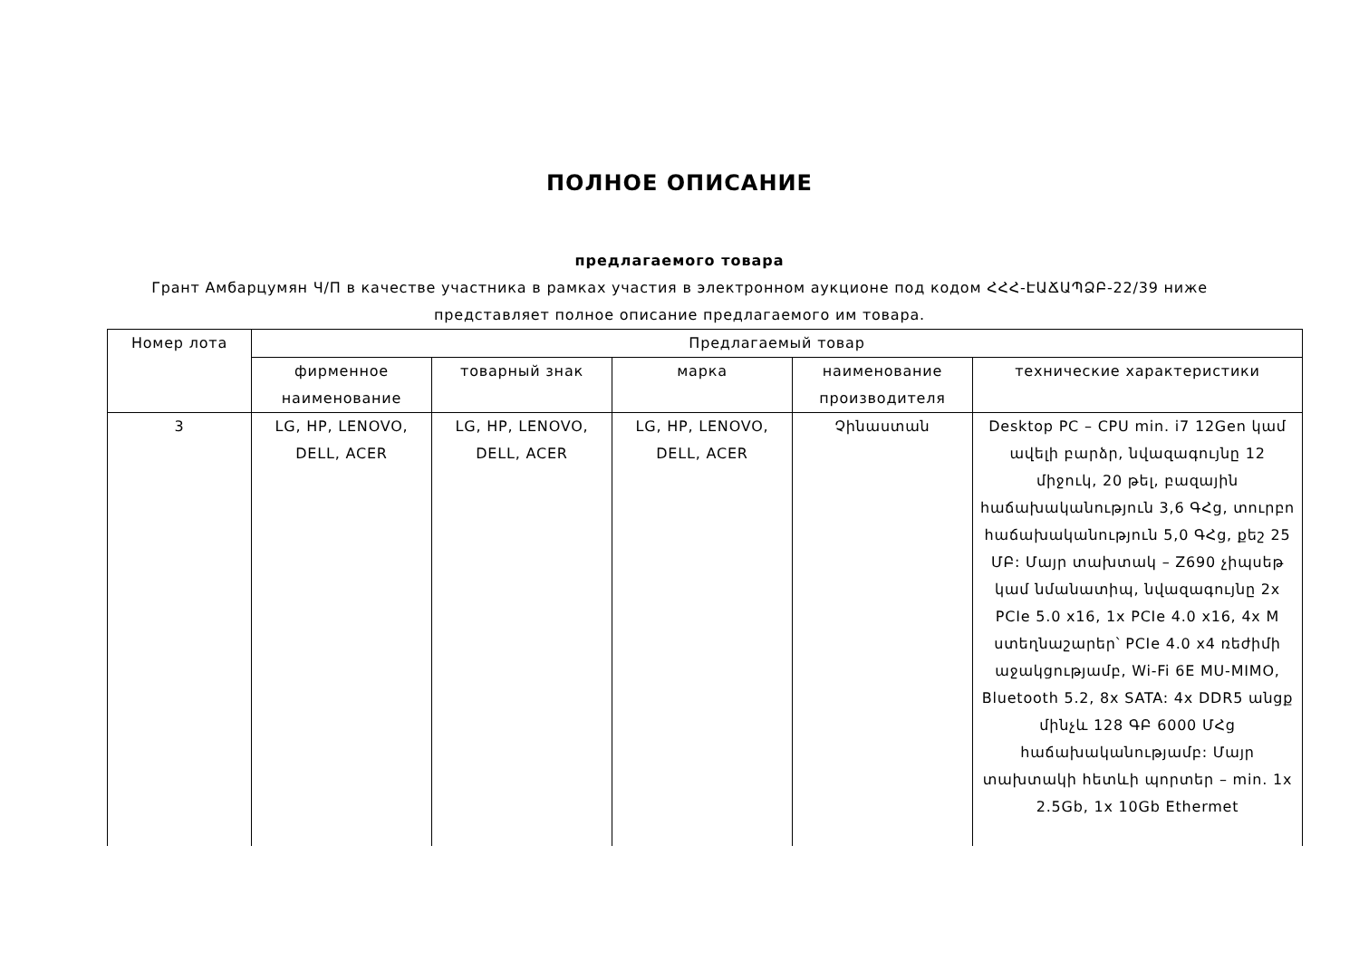ПОЛНОЕ ОПИСАНИЕ
предлагаемого товара
Грант Амбарцумян Ч/П в качестве участника в рамках участия в электронном аукционе под кодом ՀՀՀ-ԷԱՃԱՊՁԲ-22/39 ниже представляет полное описание предлагаемого им товара.
| Номер лота | Предлагаемый товар | | | | |
| | фирменное наименование | товарный знак | марка | наименование производителя | технические характеристики |
| 3 | LG, HP, LENOVO, DELL, ACER | LG, HP, LENOVO, DELL, ACER | LG, HP, LENOVO, DELL, ACER | Չինաստան | Desktop PC – CPU min. i7 12Gen կամ ավելի բարձր, նվազագույնը 12 միջուկ, 20 թել, բազային հաճախականություն 3,6 ԳՀց, տուրբո հաճախականություն 5,0 ԳՀց, քեշ 25 ՄԲ: Մայր տախտակ – Z690 չիպսեթ կամ նմանատիպ, նվազագույնը 2x PCIe 5.0 x16, 1x PCIe 4.0 x16, 4x M ստեղնաշարեր՝ PCIe 4.0 x4 ռեժիմի աջակցությամբ, Wi-Fi 6E MU-MIMO, Bluetooth 5.2, 8x SATA: 4x DDR5 անցք մինչև 128 ԳԲ 6000 ՄՀց հաճախականությամբ: Մայր տախտակի հետևի պորտեր – min. 1x 2.5Gb, 1x 10Gb Ethermet |